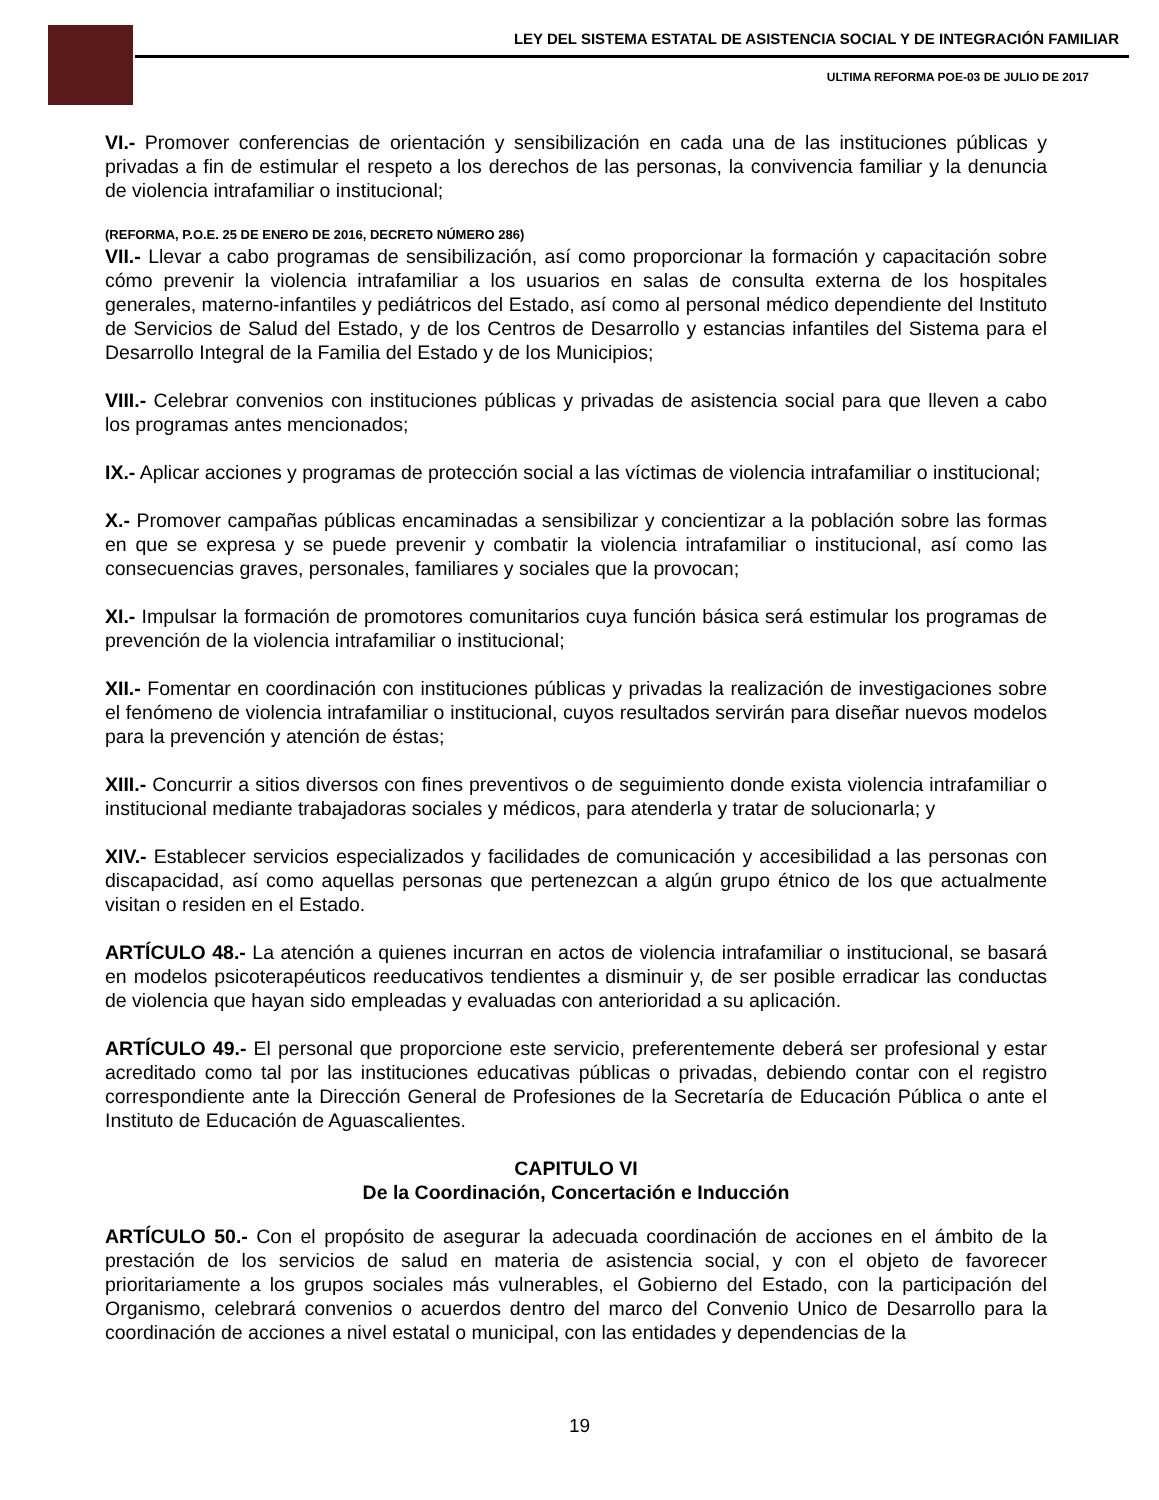LEY DEL SISTEMA ESTATAL DE ASISTENCIA SOCIAL Y DE INTEGRACIÓN FAMILIAR
ULTIMA REFORMA POE-03 DE JULIO DE 2017
VI.- Promover conferencias de orientación y sensibilización en cada una de las instituciones públicas y privadas a fin de estimular el respeto a los derechos de las personas, la convivencia familiar y la denuncia de violencia intrafamiliar o institucional;
(REFORMA, P.O.E. 25 DE ENERO DE 2016, DECRETO NÚMERO 286)
VII.- Llevar a cabo programas de sensibilización, así como proporcionar la formación y capacitación sobre cómo prevenir la violencia intrafamiliar a los usuarios en salas de consulta externa de los hospitales generales, materno-infantiles y pediátricos del Estado, así como al personal médico dependiente del Instituto de Servicios de Salud del Estado, y de los Centros de Desarrollo y estancias infantiles del Sistema para el Desarrollo Integral de la Familia del Estado y de los Municipios;
VIII.- Celebrar convenios con instituciones públicas y privadas de asistencia social para que lleven a cabo los programas antes mencionados;
IX.- Aplicar acciones y programas de protección social a las víctimas de violencia intrafamiliar o institucional;
X.- Promover campañas públicas encaminadas a sensibilizar y concientizar a la población sobre las formas en que se expresa y se puede prevenir y combatir la violencia intrafamiliar o institucional, así como las consecuencias graves, personales, familiares y sociales que la provocan;
XI.- Impulsar la formación de promotores comunitarios cuya función básica será estimular los programas de prevención de la violencia intrafamiliar o institucional;
XII.- Fomentar en coordinación con instituciones públicas y privadas la realización de investigaciones sobre el fenómeno de violencia intrafamiliar o institucional, cuyos resultados servirán para diseñar nuevos modelos para la prevención y atención de éstas;
XIII.- Concurrir a sitios diversos con fines preventivos o de seguimiento donde exista violencia intrafamiliar o institucional mediante trabajadoras sociales y médicos, para atenderla y tratar de solucionarla; y
XIV.- Establecer servicios especializados y facilidades de comunicación y accesibilidad a las personas con discapacidad, así como aquellas personas que pertenezcan a algún grupo étnico de los que actualmente visitan o residen en el Estado.
ARTÍCULO 48.- La atención a quienes incurran en actos de violencia intrafamiliar o institucional, se basará en modelos psicoterapéuticos reeducativos tendientes a disminuir y, de ser posible erradicar las conductas de violencia que hayan sido empleadas y evaluadas con anterioridad a su aplicación.
ARTÍCULO 49.- El personal que proporcione este servicio, preferentemente deberá ser profesional y estar acreditado como tal por las instituciones educativas públicas o privadas, debiendo contar con el registro correspondiente ante la Dirección General de Profesiones de la Secretaría de Educación Pública o ante el Instituto de Educación de Aguascalientes.
CAPITULO VI
De la Coordinación, Concertación e Inducción
ARTÍCULO 50.- Con el propósito de asegurar la adecuada coordinación de acciones en el ámbito de la prestación de los servicios de salud en materia de asistencia social, y con el objeto de favorecer prioritariamente a los grupos sociales más vulnerables, el Gobierno del Estado, con la participación del Organismo, celebrará convenios o acuerdos dentro del marco del Convenio Unico de Desarrollo para la coordinación de acciones a nivel estatal o municipal, con las entidades y dependencias de la
19